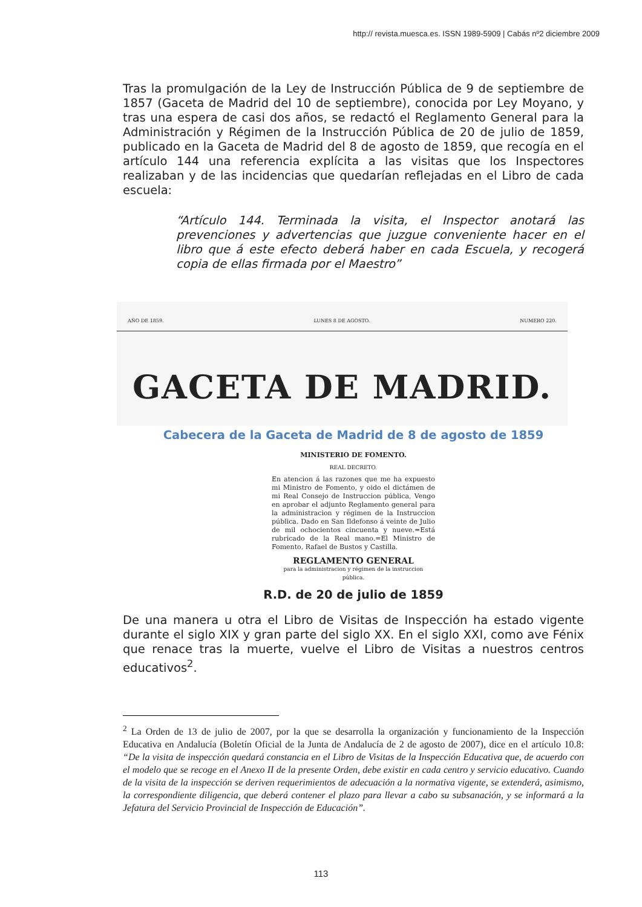http:// revista.muesca.es. ISSN 1989-5909 | Cabás nº2 diciembre 2009
Tras la promulgación de la Ley de Instrucción Pública de 9 de septiembre de 1857 (Gaceta de Madrid del 10 de septiembre), conocida por Ley Moyano, y tras una espera de casi dos años, se redactó el Reglamento General para la Administración y Régimen de la Instrucción Pública de 20 de julio de 1859, publicado en la Gaceta de Madrid del 8 de agosto de 1859, que recogía en el artículo 144 una referencia explícita a las visitas que los Inspectores realizaban y de las incidencias que quedarían reflejadas en el Libro de cada escuela:
“Artículo 144. Terminada la visita, el Inspector anotará las prevenciones y advertencias que juzgue conveniente hacer en el libro que á este efecto deberá haber en cada Escuela, y recogerá copia de ellas firmada por el Maestro”
AÑO DE 1859. LUNES 8 DE AGOSTO. NUMERO 220.
GACETA DE MADRID.
Cabecera de la Gaceta de Madrid de 8 de agosto de 1859
MINISTERIO DE FOMENTO.
REAL DECRETO.
En atencion á las razones que me ha expuesto mi Ministro de Fomento, y oido el dictámen de mi Real Consejo de Instruccion pública, Vengo en aprobar el adjunto Reglamento general para la administracion y régimen de la Instruccion pública. Dado en San Ildefonso á veinte de Julio de mil ochocientos cincuenta y nueve.=Está rubricado de la Real mano.=El Ministro de Fomento, Rafael de Bustos y Castilla.
REGLAMENTO GENERAL
para la administracion y régimen de la instruccion pública.
R.D. de 20 de julio de 1859
De una manera u otra el Libro de Visitas de Inspección ha estado vigente durante el siglo XIX y gran parte del siglo XX. En el siglo XXI, como ave Fénix que renace tras la muerte, vuelve el Libro de Visitas a nuestros centros educativos<sup>2</sup>.
<sup>2</sup> La Orden de 13 de julio de 2007, por la que se desarrolla la organización y funcionamiento de la Inspección Educativa en Andalucía (Boletín Oficial de la Junta de Andalucía de 2 de agosto de 2007), dice en el artículo 10.8: “De la visita de inspección quedará constancia en el Libro de Visitas de la Inspección Educativa que, de acuerdo con el modelo que se recoge en el Anexo II de la presente Orden, debe existir en cada centro y servicio educativo. Cuando de la visita de la inspección se deriven requerimientos de adecuación a la normativa vigente, se extenderá, asimismo, la correspondiente diligencia, que deberá contener el plazo para llevar a cabo su subsanación, y se informará a la Jefatura del Servicio Provincial de Inspección de Educación”.
113